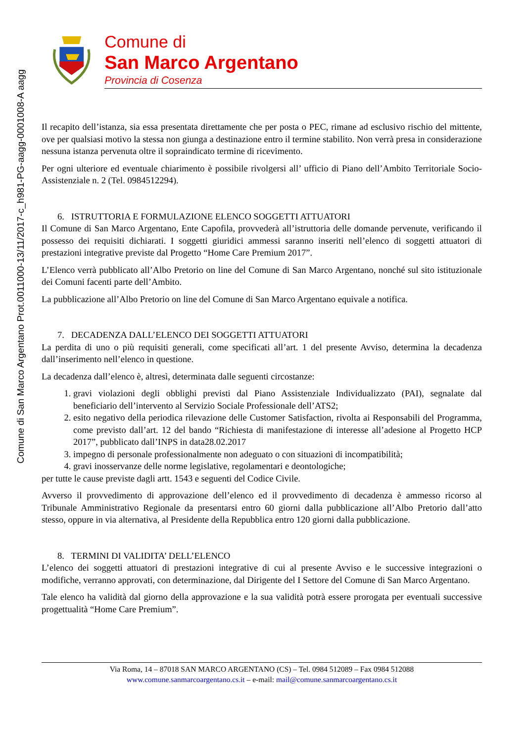Comune di San Marco Argentano Prot.0011000-13/11/2017-c_h981-PG-aagg-0001008-A aagg
Comune di
San Marco Argentano
Provincia di Cosenza
Il recapito dell’istanza, sia essa presentata direttamente che per posta o PEC, rimane ad esclusivo rischio del mittente, ove per qualsiasi motivo la stessa non giunga a destinazione entro il termine stabilito. Non verrà presa in considerazione nessuna istanza pervenuta oltre il sopraindicato termine di ricevimento.
Per ogni ulteriore ed eventuale chiarimento è possibile rivolgersi all’ ufficio di Piano dell’Ambito Territoriale Socio-Assistenziale n. 2 (Tel. 0984512294).
6. ISTRUTTORIA E FORMULAZIONE ELENCO SOGGETTI ATTUATORI
Il Comune di San Marco Argentano, Ente Capofila, provvederà all’istruttoria delle domande pervenute, verificando il possesso dei requisiti dichiarati. I soggetti giuridici ammessi saranno inseriti nell’elenco di soggetti attuatori di prestazioni integrative previste dal Progetto “Home Care Premium 2017”.
L’Elenco verrà pubblicato all’Albo Pretorio on line del Comune di San Marco Argentano, nonché sul sito istituzionale dei Comuni facenti parte dell’Ambito.
La pubblicazione all’Albo Pretorio on line del Comune di San Marco Argentano equivale a notifica.
7. DECADENZA DALL’ELENCO DEI SOGGETTI ATTUATORI
La perdita di uno o più requisiti generali, come specificati all’art. 1 del presente Avviso, determina la decadenza dall’inserimento nell’elenco in questione.
La decadenza dall’elenco è, altresì, determinata dalle seguenti circostanze:
1. gravi violazioni degli obblighi previsti dal Piano Assistenziale Individualizzato (PAI), segnalate dal beneficiario dell’intervento al Servizio Sociale Professionale dell’ATS2;
2. esito negativo della periodica rilevazione delle Customer Satisfaction, rivolta ai Responsabili del Programma, come previsto dall’art. 12 del bando “Richiesta di manifestazione di interesse all’adesione al Progetto HCP 2017”, pubblicato dall’INPS in data28.02.2017
3. impegno di personale professionalmente non adeguato o con situazioni di incompatibilità;
4. gravi inosservanze delle norme legislative, regolamentari e deontologiche;
per tutte le cause previste dagli artt. 1543 e seguenti del Codice Civile.
Avverso il provvedimento di approvazione dell’elenco ed il provvedimento di decadenza è ammesso ricorso al Tribunale Amministrativo Regionale da presentarsi entro 60 giorni dalla pubblicazione all’Albo Pretorio dall’atto stesso, oppure in via alternativa, al Presidente della Repubblica entro 120 giorni dalla pubblicazione.
8. TERMINI DI VALIDITA’ DELL’ELENCO
L’elenco dei soggetti attuatori di prestazioni integrative di cui al presente Avviso e le successive integrazioni o modifiche, verranno approvati, con determinazione, dal Dirigente del I Settore del Comune di San Marco Argentano.
Tale elenco ha validità dal giorno della approvazione e la sua validità potrà essere prorogata per eventuali successive progettualità “Home Care Premium”.
Via Roma, 14 – 87018 SAN MARCO ARGENTANO (CS) – Tel. 0984 512089 – Fax 0984 512088
www.comune.sanmarcoargentano.cs.it – e-mail: mail@comune.sanmarcoargentano.cs.it